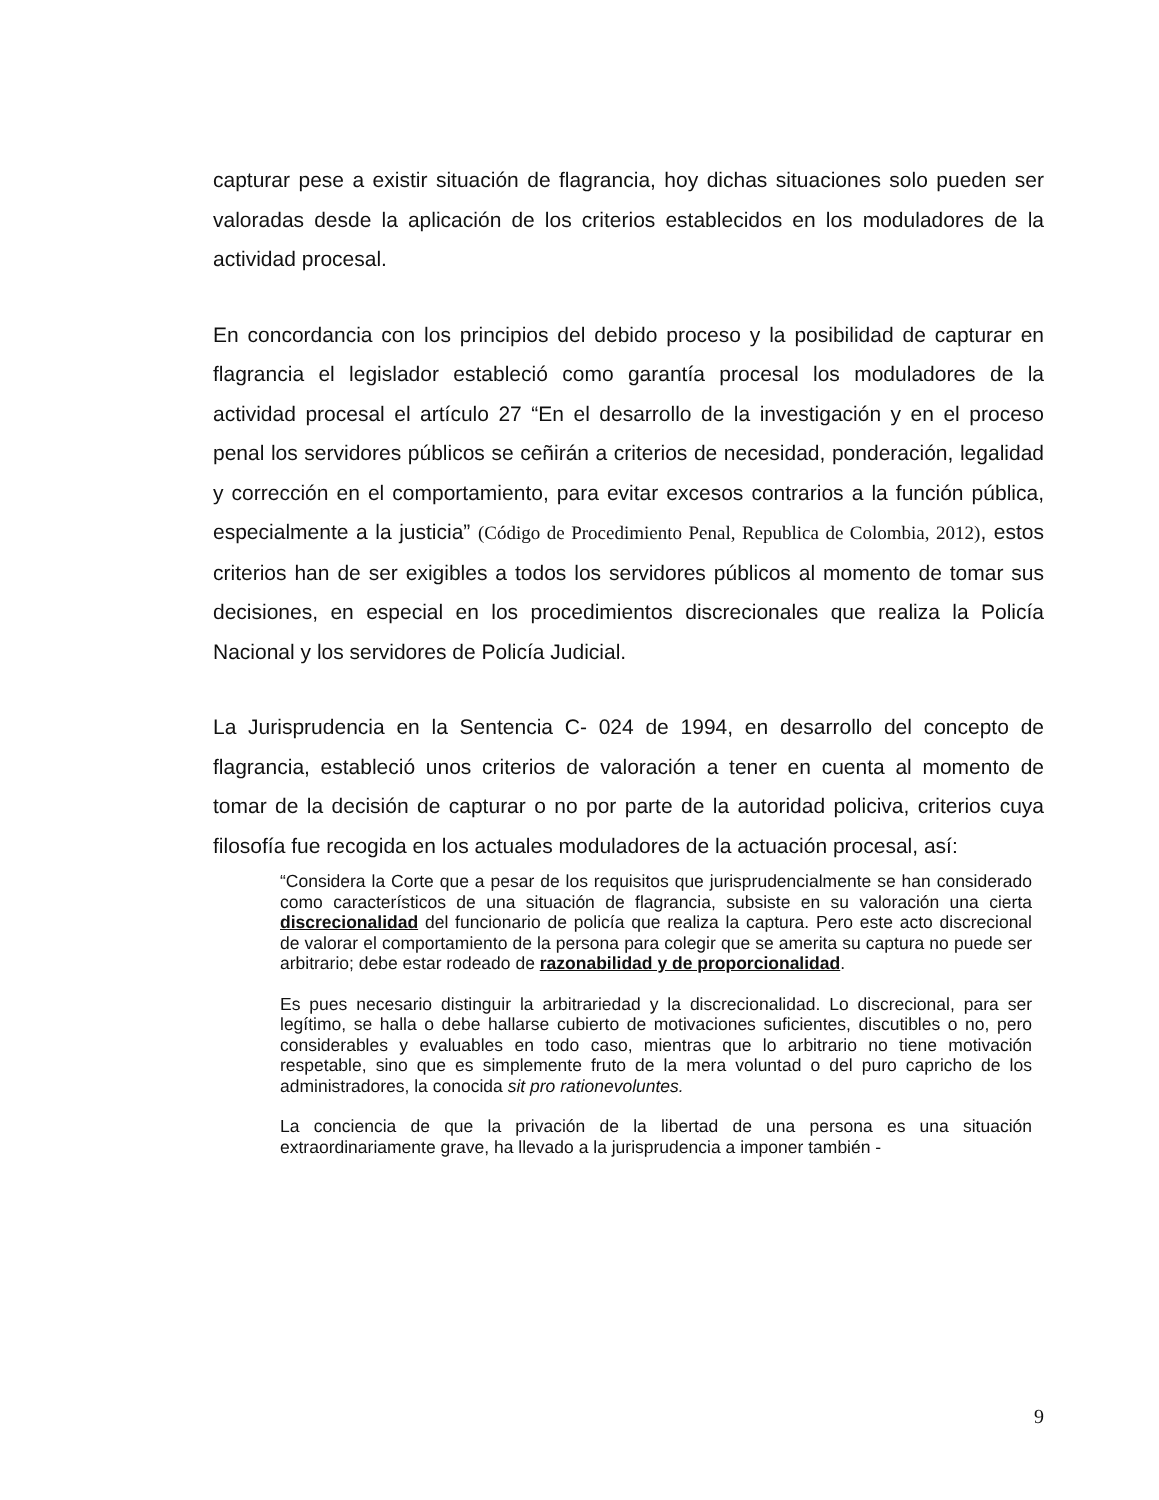capturar pese a existir situación de flagrancia, hoy dichas situaciones solo pueden ser valoradas desde la aplicación de los criterios establecidos en los moduladores de la actividad procesal.
En concordancia con los principios del debido proceso y la posibilidad de capturar en flagrancia el legislador estableció como garantía procesal los moduladores de la actividad procesal el artículo 27 “En el desarrollo de la investigación y en el proceso penal los servidores públicos se ceñirán a criterios de necesidad, ponderación, legalidad y corrección en el comportamiento, para evitar excesos contrarios a la función pública, especialmente a la justicia” (Código de Procedimiento Penal, Republica de Colombia, 2012), estos criterios han de ser exigibles a todos los servidores públicos al momento de tomar sus decisiones, en especial en los procedimientos discrecionales que realiza la Policía Nacional y los servidores de Policía Judicial.
La Jurisprudencia en la Sentencia C- 024 de 1994, en desarrollo del concepto de flagrancia, estableció unos criterios de valoración a tener en cuenta al momento de tomar de la decisión de capturar o no por parte de la autoridad policiva, criterios cuya filosofía fue recogida en los actuales moduladores de la actuación procesal, así:
“Considera la Corte que a pesar de los requisitos que jurisprudencialmente se han considerado como característicos de una situación de flagrancia, subsiste en su valoración una cierta discrecionalidad del funcionario de policía que realiza la captura. Pero este acto discrecional de valorar el comportamiento de la persona para colegir que se amerita su captura no puede ser arbitrario; debe estar rodeado de razonabilidad y de proporcionalidad.
Es pues necesario distinguir la arbitrariedad y la discrecionalidad. Lo discrecional, para ser legítimo, se halla o debe hallarse cubierto de motivaciones suficientes, discutibles o no, pero considerables y evaluables en todo caso, mientras que lo arbitrario no tiene motivación respetable, sino que es simplemente fruto de la mera voluntad o del puro capricho de los administradores, la conocida sit pro rationevoluntes.
La conciencia de que la privación de la libertad de una persona es una situación extraordinariamente grave, ha llevado a la jurisprudencia a imponer también -
9